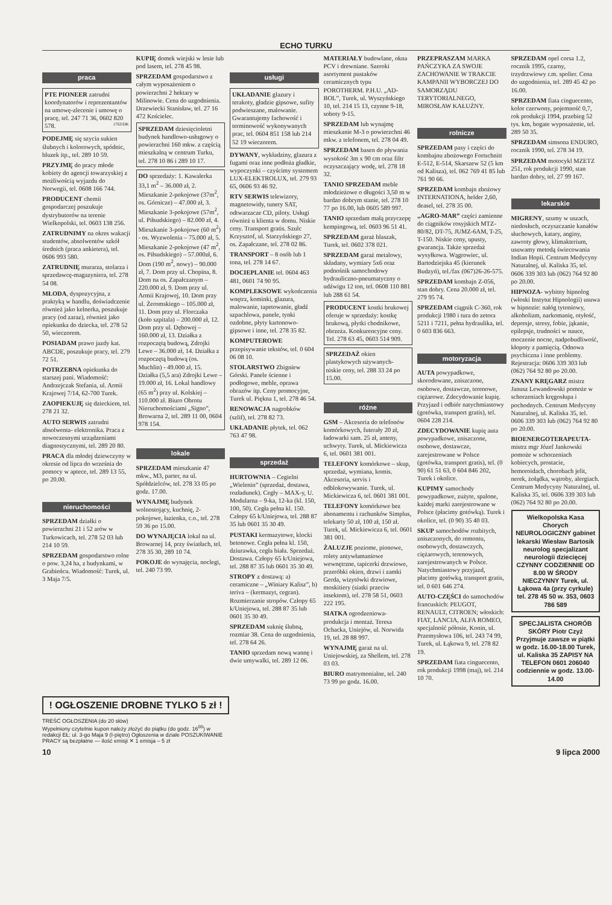ECHO TURKU
praca
PTE PIONEER zatrudni koordynatorów i reprezentantów na umowę-zlecenie i umowę o pracę, tel. 247 71 36, 0602 820 578. 1763/DK
PODEJMĘ się szycia sukien ślubnych i kolorowych, spódnic, bluzek itp., tel. 289 10 59.
PRZYJMĘ do pracy młode kobiety do agencji towarzyskiej z możliwością wyjazdu do Norwegii, tel. 0608 166 744.
PRODUCENT chemii gospodarczej poszukuje dystrybutorów na terenie Wielkopolski, tel. 0603 138 256.
ZATRUDNIMY na okres wakacji studentów, absolwentów szkół średnich (praca ankietera), tel. 0606 993 580.
ZATRUDNIĘ murarza, stolarza i sprzedawcę-magazyniera, tel. 278 54 08.
MŁODA, dyspozycyjna, z praktyką w handlu, doświadczenie również jako kelnerka, poszukuje pracy (od zaraz), również jako opiekunka do dziecka, tel. 278 52 50, wieczorem.
POSIADAM prawo jazdy kat. ABCDE, poszukuje pracy, tel. 279 72 51.
POTRZEBNA opiekunka do starszej pani. Wiadomość: Andrzejczak Stefania, ul. Armii Krajowej 7/14, 62-700 Turek.
ZAOPIEKUJĘ się dzieckiem, tel. 278 21 32.
AUTO SERWIS zatrudni absolwenta- elektronika. Praca z nowoczesnymi urządzeniami diagnostycznymi, tel. 289 20 80.
PRACA dla młodej dziewczyny w okresie od lipca do września do pomocy w aptece, tel. 289 13 55, po 20.00.
nieruchomości
SPRZEDAM działki o powierzchni 21 i 52 arów w Turkowicach, tel. 278 52 03 lub 214 10 59.
SPRZEDAM gospodarstwo rolne o pow. 3,24 ha, z budynkami, w Grabieńcu. Wiadomość: Turek, ul. 3 Maja 7/5.
KUPIĘ domek wiejski w lesie lub pod lasem, tel. 278 45 98.
SPRZEDAM gospodarstwo z całym wyposażeniem o powierzchni 2 hektary w Milinowie. Cena do uzgodnienia. Drzewiecki Stanisław, tel. 27 16 472 Kościelec.
SPRZEDAM dziesięcioletni budynek handlowo-usługowy o powierzchni 160 mkw. z częścią mieszkalną w centrum Turku, tel. 278 10 86 i 289 10 17.
DO sprzedaży: 1. Kawalerka 33,1 m<sup>2</sup> – 36.000 zł, 2. Mieszkanie 2-pokojowe (37m<sup>2</sup>, os. Górnicze) – 47.000 zł, 3. Mieszkanie 3-pokojowe (57m<sup>2</sup>, ul. Piłsudskiego) – 82.000 zł, 4. Mieszkanie 3-pokojowe (60 m<sup>2</sup>) - os. Wyzwolenia – 75.000 zł, 5. Mieszkanie 2-pokojowe (47 m<sup>2</sup>, os. Piłsudskiego) – 57.000zł, 6. Dom (190 m<sup>2</sup>, nowy) – 90.000 zł, 7. Dom przy ul. Chopina, 8. Dom na os. Zapałczanym – 220.000 zł, 9. Dom przy ul. Armii Krajowej, 10. Dom przy ul. Żeromskiego – 105.000 zł, 11. Dom przy ul. Florczaka (koło szpitala) – 200.000 zł, 12. Dom przy ul. Dębowej – 160.000 zł, 13. Działka z rozpoczętą budową, Zdrojki Lewe – 36.000 zł, 14. Działka z rozpoczętą budową (os. Muchlin) - 49.000 zł, 15. Działka (5,5 ara) Zdrojki Lewe – 19.000 zł, 16. Lokal handlowy (65 m<sup>2</sup>) przy ul. Kolskiej – 110.000 zł. Biuro Obrotu Nieruchomościami „Signo”, Browarna 2, tel. 289 11 00, 0604 978 154.
lokale
SPRZEDAM mieszkanie 47 mkw., M3, parter, na ul. Spółdzielców, tel. 278 33 05 po godz. 17.00.
WYNAJMĘ budynek wolnostojący, kuchnię, 2-pokojowe, łazienka, c.o., tel. 278 59 36 po 15.00.
DO WYNAJĘCIA lokal na ul. Browarnej 14, przy światłach, tel. 278 35 30, 289 10 74.
POKOJE do wynajęcia, noclegi, tel. 240 73 99.
usługi
UKŁADANIE glazury i terakoty, gładzie gipsowe, sufity podwieszane, malowanie. Gwarantujemy fachowość i terminowość wykonywanych prac, tel. 0604 851 158 lub 214 52 19 wieczorem.
DYWANY, wykładziny, glazura z fugami oraz inne podłoża gładkie, wypoczynki – czyścimy systemem LUX-ELEKTROLUX, tel. 279 93 65, 0606 93 46 92.
RTV SERWIS telewizory, magnetowidy, tunery SAT, odtwarzacze CD, piloty. Usługi również u klienta w domu. Niskie ceny. Transport gratis. Szulc Krzysztof, ul. Starzyńskiego 27, os. Zapałczane, tel. 278 02 86.
TRANSPORT – 8 osób lub 1 tona, tel. 278 14 67.
DOCIEPLANIE tel. 0604 463 481, 0601 74 90 95.
KOMPLEKSOWE wykończenia wnętrz, kominki, glazura, malowanie, tapetowanie, gładź szpachlowa, panele, tynki ozdobne, płyty kartonowo-gipsowe i inne, tel. 278 35 82.
KOMPUTEROWE przepisywanie tekstów, tel. 0 604 06 08 10.
STOLARSTWO Zbigniew Górski. Panele ścienne i podłogowe, meble, oprawa obrazów itp. Ceny promocyjne, Turek ul. Piękna 1, tel. 278 46 54.
RENOWACJA nagrobków (szlif), tel. 278 82 73.
UKŁADANIE płytek, tel. 062 763 47 98.
sprzedaż
HURTOWNIA – Cegielni „Wielenin” (sprzedaż, dostawa, rozładunek). Cegły – MAX-y, U. Modularna – 9-ka, 12-ka (kl. 150, 100, 50). Cegła pełna kl. 150. Człopy 65 k/Uniejowa, tel. 288 87 35 lub 0601 35 30 49.
PUSTAKI kermazytowe, klocki betonowe. Cegła pełna kl. 150, dziurawka, cegła biała. Sprzedaż. Dostawa. Człopy 65 k/Uniejowa, tel. 288 87 35 lub 0601 35 30 49.
STROPY z dostawą: a) ceramiczne – „Winiary Kalisz”, b) teriva – (kermazyt, cegran). Rozmierzanie stropów. Człopy 65 k/Uniejowa, tel. 288 87 35 lub 0601 35 30 49.
SPRZEDAM suknię ślubną, rozmiar 38. Cena do uzgodnienia, tel. 278 64 26.
TANIO sprzedam nową wannę i dwie umywalki, tel. 289 12 06.
MATERIAŁY budowlane, okna PCV i drewniane. Szeroki asortyment pustaków ceramicznych typu POROTHERM. P.H.U. „AD-BOL”, Turek, ul. Wyszyńskiego 10, tel. 214 15 13, czynne 9-18, soboty 9-15.
SPRZEDAM lub wynajmę mieszkanie M-3 o powierzchni 46 mkw. z telefonem, tel. 278 04 49.
SPRZEDAM basen do pływania wysokość 3m x 90 cm oraz filtr oczyszczający wodę, tel. 278 18 32.
TANIO SPRZEDAM meble młodzieżowe o długości 3,50 m w bardzo dobrym stanie, tel. 278 10 77 po 16.00, lub 0605 589 997.
TANIO sprzedam małą przyczepę kempingową, tel. 0603 96 51 41.
SPRZEDAM garaż blaszak, Turek, tel. 0602 378 021.
SPRZEDAM garaż metalowy, składany, wymiary 5x6 oraz podnośnik samochodowy hydrauliczno-pneumatyczny o udźwigu 12 ton, tel. 0608 110 881 lub 288 61 54.
PRODUCENT kostki brukowej oferuje w sprzedaży: kostkę brukową, płytki chodnikowe, obrzeża. Konkurencyjne ceny. Tel. 278 63 45, 0603 514 909.
SPRZEDAŻ okien plastykowych używanych- niskie ceny, tel. 288 33 24 po 15.00.
różne
GSM – Akcesoria do telefonów komórkowych, futerały 20 zł, ładowarki sam. 25 zł, anteny, uchwyty. Turek, ul. Mickiewicza 6, tel. 0601 381 001.
TELEFONY komórkowe – skup, sprzedaż, wymiana, komis. Akcesoria, servis i odblokowywanie. Turek, ul. Mickiewicza 6, tel. 0601 381 001.
TELEFONY komórkowe bez abonamentu i rachunków Simplus, telekarty 50 zł, 100 zł, 150 zł. Turek, ul. Mickiewicza 6, tel. 0601 381 001.
ŻALUZJE poziome, pionowe, rolety antywłamaniowe wewnętrzne, tapicerki drzwiowe, przeróbki okien, drzwi i zamki Gerda, wizytówki drzwiowe, moskitiery (siatki przeciw insektom), tel. 278 58 51, 0603 222 195.
SIATKA ogrodzeniowa- produkcja i montaż. Teresa Ochacka, Uniejów, ul. Norwida 19, tel. 28 88 997.
WYNAJMĘ garaż na ul. Uniejowskiej, za Shellem, tel. 278 03 03.
BIURO matrymonialne, tel. 240 73 99 po godz. 16.00.
PRZEPRASZAM MARKA PAŃCZYKA ZA SWOJE ZACHOWANIE W TRAKCIE KAMPANII WYBORCZEJ DO SAMORZĄDU TERYTORIALNEGO, MIROSŁAW KAŁUŻNY.
rolnicze
SPRZEDAM pasy i części do kombajnu zbożowego Fortschnitt E-512, E-514, Skarszew 52 (5 km od Kalisza), tel. 062 769 41 85 lub 761 90 66.
SPRZEDAM kombajn zbożowy INTERNATIONA, helder 2,60, deasel, tel. 278 35 00.
„AGRO-MAR” części zamienne do ciągników rosyjskich MTZ-80/82, DT-75, JUMZ-6AM, T-25, T-150. Niskie ceny, upusty, gwarancja. Także sprzedaż wysyłkowa. Wągrowiec, ul. Bartodziejska 45 (kierunek Budzyń), tel./fax (067)26-26-575.
SPRZEDAM kombajn Z-056, stan dobry. Cena 20.000 zł, tel. 279 95 74.
SPRZEDAM ciągnik C-360, rok produkcji 1980 i tura do zetora 5211 i 7211, pełna hydraulika, tel. 0 603 836 663.
motoryzacja
AUTA powypadkowe, skorodowane, zniszczone, osobowe, dostawcze, terenowe, ciężarowe. Zdecydowanie kupię. Przyjazd i odbiór natychmiastowy (gotówka, transport gratis), tel. 0604 228 214.
ZDECYDOWANIE kupię auta powypadkowe, zniszczone, osobowe, dostawcze, zarejestrowane w Polsce (gotówka, transport gratis), tel. (0 90) 61 51 63, 0 604 846 202, Turek i okolice.
KUPIMY samochody powypadkowe, zużyte, spalone, każdej marki zarejestrowane w Polsce (płacimy gotówką). Turek i okolice, tel. (0 90) 35 40 03.
SKUP samochodów rozbitych, zniszczonych, do remontu, osobowych, dostawczych, ciężarowych, terenowych, zarejestrowanych w Polsce. Natychmiastowy przyjazd, płacimy gotówką, transport gratis, tel. 0 601 646 274.
AUTO-CZĘŚCI do samochodów francuskich: PEUGOT, RENAULT, CITROEN; włoskich: FIAT, LANCIA, ALFA ROMEO, specjalność półosie, Konin, ul. Przemysłowa 106, tel. 243 74 99, Turek, ul. Łąkowa 9, tel. 278 82 19.
SPRZEDAM fiata cinguecento, rok produkcji 1998 (maj), tel. 214 10 70.
SPRZEDAM opel corsa 1.2, rocznik 1995, czarny, trzydrzwiowy r.m. spolier. Cena do uzgodnienia, tel. 289 45 42 po 16.00.
SPRZEDAM fiata cinguecento, kolor czerwony, pojemność 0,7, rok produkcji 1994, przebieg 52 tys. km, bogate wyposażenie, tel. 289 50 35.
SPRZEDAM simsona ENDURO, rocznik 1990, tel. 278 34 19.
SPRZEDAM motocykl MZETZ 251, rok produkcji 1990, stan bardzo dobry, tel. 27 99 167.
lekarskie
MIGRENY, szumy w uszach, niedosłuch, oczyszczanie kanałów słuchowych, katary, anginy, zawroty głowy, klimakterium, usuwamy metodą świecowania Indian Hopii. Centrum Medycyny Naturalnej, ul. Kaliska 35, tel. 0606 339 303 lub (062) 764 92 80 po 20.00.
HIPNOZA- wybitny hipnolog (włoski Instytut Hipnologii) usuwa w hipnozie: nałóg tytoniowy, alkoholizm, narkomanię, otyłość, depresje, stresy, fobie, jąkanie, epilepsje, trudności w nauce, moczenie nocne, nadpobudliwość, kłopoty z pamięcią. Odnowa psychiczna i inne problemy. Rejestracja: 0606 339 303 lub (062) 764 92 80 po 20.00.
ZNANY KRĘGARZ mistrz Janusz Lewandowski pomoże w schorzeniach kręgosłupa i pochodnych. Centrum Medycyny Naturalnej, ul. Kaliska 35, tel. 0606 339 303 lub (062) 764 92 80 po 20.00.
BIOENERGOTERAPEUTA- mistrz mgr Józef Jankowski pomoże w schorzeniach kobiecych, prostacie, hemoroidach, chorobach jelit, nerek, żołądka, wątroby, alergiach. Centrum Medycyny Naturalnej, ul. Kaliska 35, tel. 0606 339 303 lub (062) 764 92 80 po 20.00.
Wielkopolska Kasa Chorych NEUROLOGICZNY gabinet lekarski Wiesław Bartosik neurolog specjalizant neurologii dziecięcej CZYNNY CODZIENNIE OD 8.00 W ŚRODY NIECZYNNY Turek, ul. Łąkowa 4a (przy cyrkule) tel. 278 45 50 w. 353, 0603 786 589
SPECJALISTA CHORÓB SKÓRY Piotr Czyż Przyjmuje zawsze w piątki w godz. 16.00-18.00 Turek, ul. Kaliska 35 ZAPISY NA TELEFON 0601 206040 codziennie w godz. 13.00-14.00
! OGŁOSZENIE DROBNE TYLKO 5 zł !
TREŚĆ OGŁOSZENIA (do 20 słów)
Wypełniony czytelnie kupon należy złożyć do piątku (do godz. 16<sup>00</sup>) w redakcji EŁ: ul. 3-go Maja 9 (I-piętro) Ogłoszenia w dziale POSZUKIWANIE PRACY są bezpłatne — ilość emisji ✕ 1 emisja – 5 zł
10 9 lipca 2000